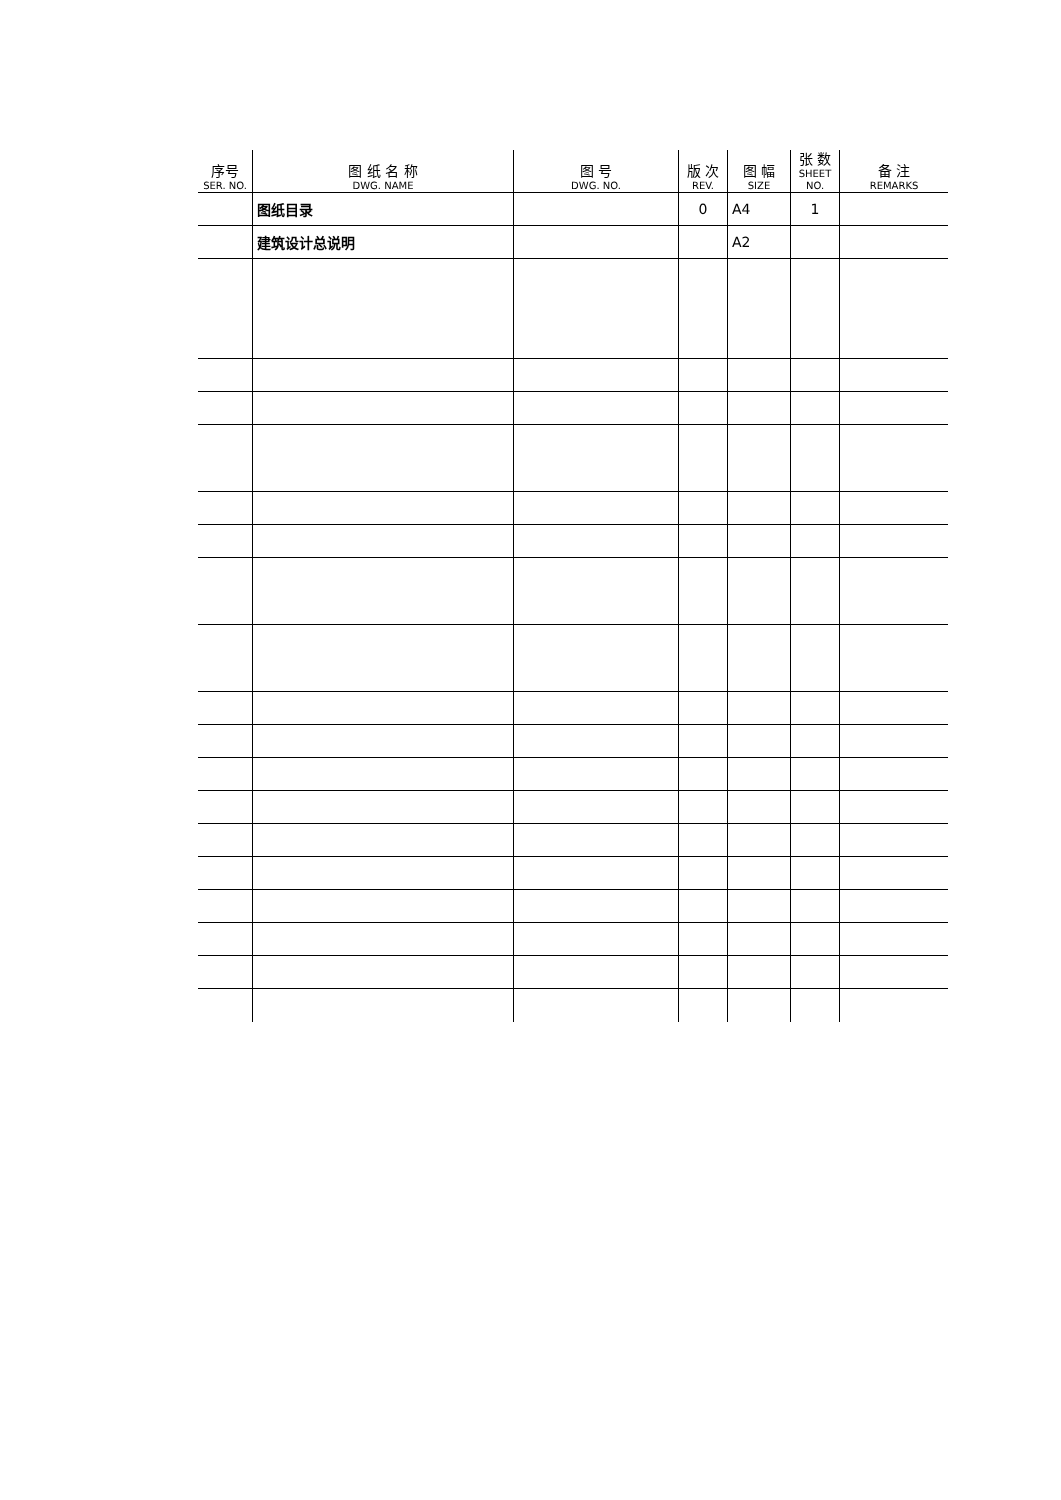| 序号 SER. NO. | 图 纸 名 称 DWG. NAME | 图 号 DWG. NO. | 版 次 REV. | 图 幅 SIZE | 张 数 SHEET NO. | 备 注 REMARKS |
| --- | --- | --- | --- | --- | --- | --- |
| | 图纸目录 | | 0 | A4 | 1 | |
| | 建筑设计总说明 | | | A2 | | |